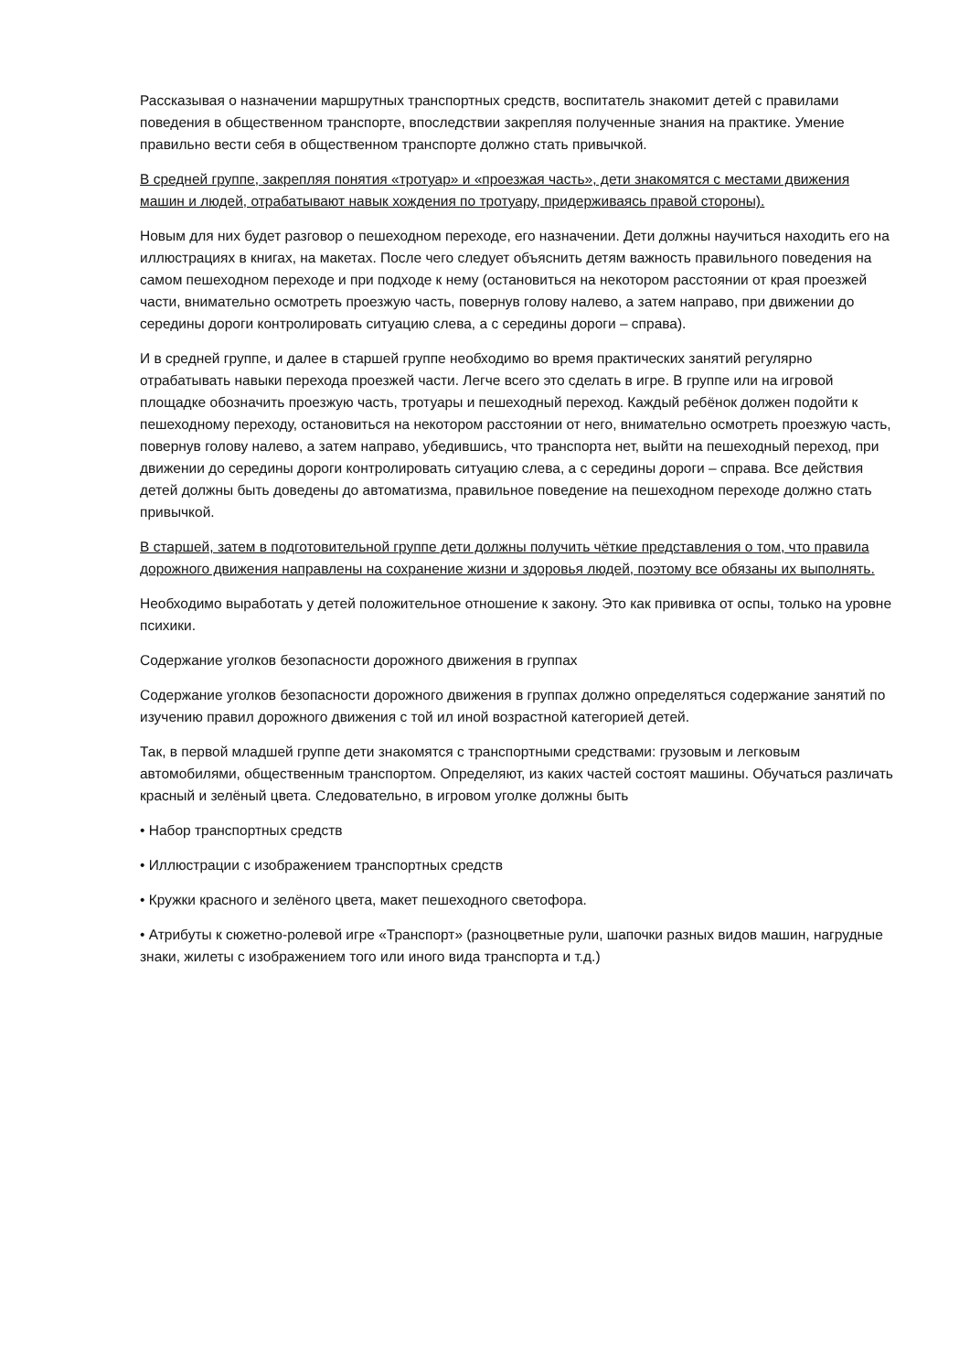Рассказывая о назначении маршрутных транспортных средств, воспитатель знакомит детей с правилами поведения в общественном транспорте, впоследствии закрепляя полученные знания на практике. Умение правильно вести себя в общественном транспорте должно стать привычкой.
В средней группе, закрепляя понятия «тротуар» и «проезжая часть», дети знакомятся с местами движения машин и людей, отрабатывают навык хождения по тротуару, придерживаясь правой стороны).
Новым для них будет разговор о пешеходном переходе, его назначении. Дети должны научиться находить его на иллюстрациях в книгах, на макетах. После чего следует объяснить детям важность правильного поведения на самом пешеходном переходе и при подходе к нему (остановиться на некотором расстоянии от края проезжей части, внимательно осмотреть проезжую часть, повернув голову налево, а затем направо, при движении до середины дороги контролировать ситуацию слева, а с середины дороги – справа).
И в средней группе, и далее в старшей группе необходимо во время практических занятий регулярно отрабатывать навыки перехода проезжей части. Легче всего это сделать в игре. В группе или на игровой площадке обозначить проезжую часть, тротуары и пешеходный переход. Каждый ребёнок должен подойти к пешеходному переходу, остановиться на некотором расстоянии от него, внимательно осмотреть проезжую часть, повернув голову налево, а затем направо, убедившись, что транспорта нет, выйти на пешеходный переход, при движении до середины дороги контролировать ситуацию слева, а с середины дороги – справа. Все действия детей должны быть доведены до автоматизма, правильное поведение на пешеходном переходе должно стать привычкой.
В старшей, затем в подготовительной группе дети должны получить чёткие представления о том, что правила дорожного движения направлены на сохранение жизни и здоровья людей, поэтому все обязаны их выполнять.
Необходимо выработать у детей положительное отношение к закону. Это как прививка от оспы, только на уровне психики.
Содержание уголков безопасности дорожного движения в группах
Содержание уголков безопасности дорожного движения в группах должно определяться содержание занятий по изучению правил дорожного движения с той ил иной возрастной категорией детей.
Так, в первой младшей группе дети знакомятся с транспортными средствами: грузовым и легковым автомобилями, общественным транспортом. Определяют, из каких частей состоят машины. Обучаться различать красный и зелёный цвета. Следовательно, в игровом уголке должны быть
• Набор транспортных средств
• Иллюстрации с изображением транспортных средств
• Кружки красного и зелёного цвета, макет пешеходного светофора.
• Атрибуты к сюжетно-ролевой игре «Транспорт» (разноцветные рули, шапочки разных видов машин, нагрудные знаки, жилеты с изображением того или иного вида транспорта и т.д.)